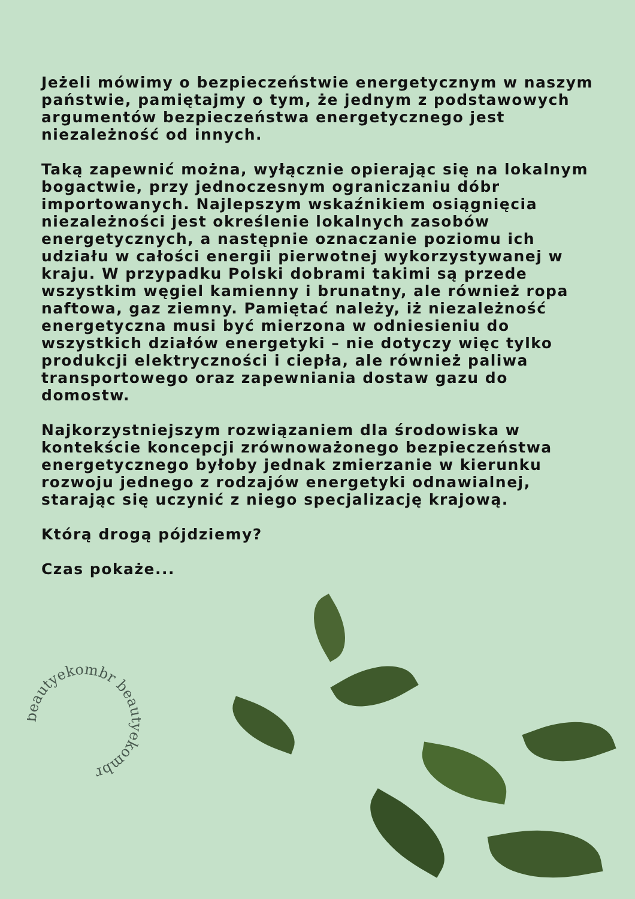Jeżeli mówimy o bezpieczeństwie energetycznym w naszym państwie, pamiętajmy o tym, że jednym z podstawowych argumentów bezpieczeństwa energetycznego jest niezależność od innych.
Taką zapewnić można, wyłącznie opierając się na lokalnym bogactwie, przy jednoczesnym ograniczaniu dóbr importowanych. Najlepszym wskaźnikiem osiągnięcia niezależności jest określenie lokalnych zasobów energetycznych, a następnie oznaczanie poziomu ich udziału w całości energii pierwotnej wykorzystywanej w kraju. W przypadku Polski dobrami takimi są przede wszystkim węgiel kamienny i brunatny, ale również ropa naftowa, gaz ziemny. Pamiętać należy, iż niezależność energetyczna musi być mierzona w odniesieniu do wszystkich działów energetyki – nie dotyczy więc tylko produkcji elektryczności i ciepła, ale również paliwa transportowego oraz zapewniania dostaw gazu do domostw.
Najkorzystniejszym rozwiązaniem dla środowiska w kontekście koncepcji zrównoważonego bezpieczeństwa energetycznego byłoby jednak zmierzanie w kierunku rozwoju jednego z rodzajów energetyki odnawialnej, starając się uczynić z niego specjalizację krajową.
Którą drogą pójdziemy?
Czas pokaże...
beautyekombr beautyekombr